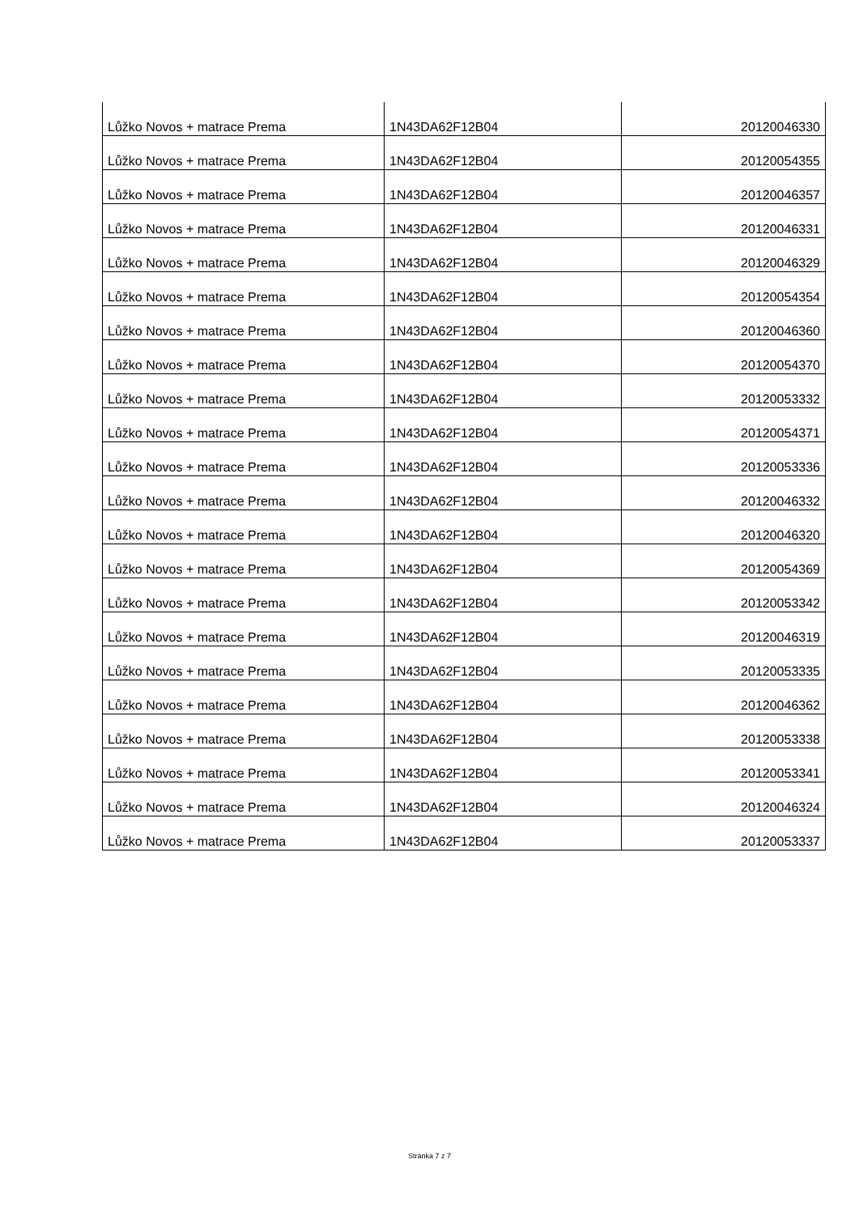| Lůžko Novos + matrace Prema | 1N43DA62F12B04 | 20120046330 |
| Lůžko Novos + matrace Prema | 1N43DA62F12B04 | 20120054355 |
| Lůžko Novos + matrace Prema | 1N43DA62F12B04 | 20120046357 |
| Lůžko Novos + matrace Prema | 1N43DA62F12B04 | 20120046331 |
| Lůžko Novos + matrace Prema | 1N43DA62F12B04 | 20120046329 |
| Lůžko Novos + matrace Prema | 1N43DA62F12B04 | 20120054354 |
| Lůžko Novos + matrace Prema | 1N43DA62F12B04 | 20120046360 |
| Lůžko Novos + matrace Prema | 1N43DA62F12B04 | 20120054370 |
| Lůžko Novos + matrace Prema | 1N43DA62F12B04 | 20120053332 |
| Lůžko Novos + matrace Prema | 1N43DA62F12B04 | 20120054371 |
| Lůžko Novos + matrace Prema | 1N43DA62F12B04 | 20120053336 |
| Lůžko Novos + matrace Prema | 1N43DA62F12B04 | 20120046332 |
| Lůžko Novos + matrace Prema | 1N43DA62F12B04 | 20120046320 |
| Lůžko Novos + matrace Prema | 1N43DA62F12B04 | 20120054369 |
| Lůžko Novos + matrace Prema | 1N43DA62F12B04 | 20120053342 |
| Lůžko Novos + matrace Prema | 1N43DA62F12B04 | 20120046319 |
| Lůžko Novos + matrace Prema | 1N43DA62F12B04 | 20120053335 |
| Lůžko Novos + matrace Prema | 1N43DA62F12B04 | 20120046362 |
| Lůžko Novos + matrace Prema | 1N43DA62F12B04 | 20120053338 |
| Lůžko Novos + matrace Prema | 1N43DA62F12B04 | 20120053341 |
| Lůžko Novos + matrace Prema | 1N43DA62F12B04 | 20120046324 |
| Lůžko Novos + matrace Prema | 1N43DA62F12B04 | 20120053337 |
Stránka 7 z 7